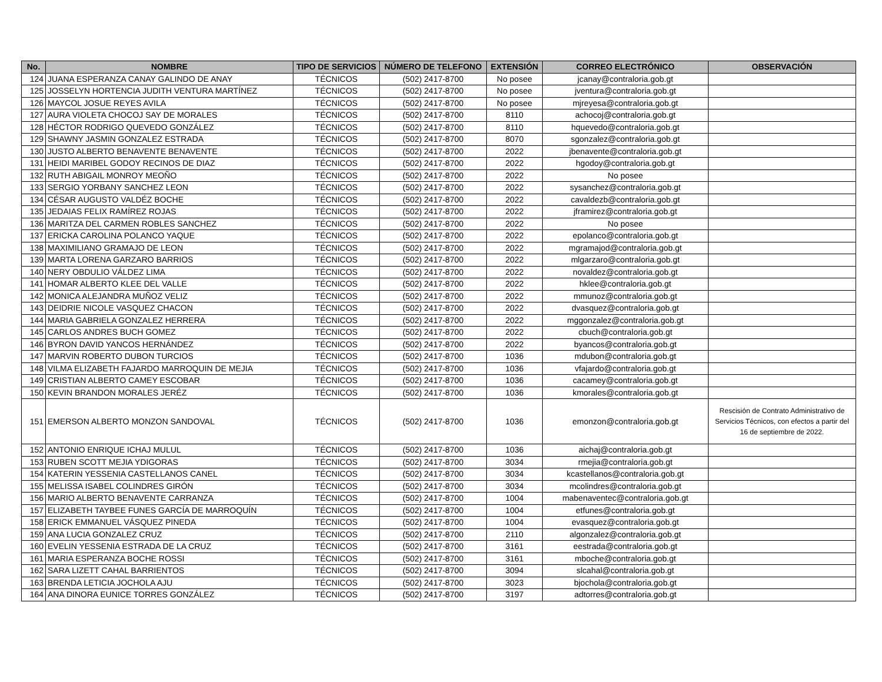| No. | NOMBRE | TIPO DE SERVICIOS | NÚMERO DE TELEFONO | EXTENSIÓN | CORREO ELECTRÓNICO | OBSERVACIÓN |
| --- | --- | --- | --- | --- | --- | --- |
| 124 | JUANA ESPERANZA CANAY GALINDO DE ANAY | TÉCNICOS | (502) 2417-8700 | No posee | jcanay@contraloria.gob.gt | |
| 125 | JOSSELYN HORTENCIA JUDITH VENTURA MARTÍNEZ | TÉCNICOS | (502) 2417-8700 | No posee | jventura@contraloria.gob.gt | |
| 126 | MAYCOL JOSUE REYES AVILA | TÉCNICOS | (502) 2417-8700 | No posee | mjreyesa@contraloria.gob.gt | |
| 127 | AURA VIOLETA CHOCOJ SAY DE MORALES | TÉCNICOS | (502) 2417-8700 | 8110 | achocoj@contraloria.gob.gt | |
| 128 | HÉCTOR RODRIGO QUEVEDO GONZÁLEZ | TÉCNICOS | (502) 2417-8700 | 8110 | hquevedo@contraloria.gob.gt | |
| 129 | SHAWNY JASMIN GONZALEZ ESTRADA | TÉCNICOS | (502) 2417-8700 | 8070 | sgonzalez@contraloria.gob.gt | |
| 130 | JUSTO ALBERTO BENAVENTE BENAVENTE | TÉCNICOS | (502) 2417-8700 | 2022 | jbenavente@contraloria.gob.gt | |
| 131 | HEIDI MARIBEL GODOY RECINOS DE DIAZ | TÉCNICOS | (502) 2417-8700 | 2022 | hgodoy@contraloria.gob.gt | |
| 132 | RUTH ABIGAIL MONROY MEOÑO | TÉCNICOS | (502) 2417-8700 | 2022 | No posee | |
| 133 | SERGIO YORBANY SANCHEZ LEON | TÉCNICOS | (502) 2417-8700 | 2022 | sysanchez@contraloria.gob.gt | |
| 134 | CÉSAR AUGUSTO VALDÉZ BOCHE | TÉCNICOS | (502) 2417-8700 | 2022 | cavaldezb@contraloria.gob.gt | |
| 135 | JEDAIAS FELIX RAMÍREZ ROJAS | TÉCNICOS | (502) 2417-8700 | 2022 | jframirez@contraloria.gob.gt | |
| 136 | MARITZA DEL CARMEN ROBLES SANCHEZ | TÉCNICOS | (502) 2417-8700 | 2022 | No posee | |
| 137 | ERICKA CAROLINA POLANCO YAQUE | TÉCNICOS | (502) 2417-8700 | 2022 | epolanco@contraloria.gob.gt | |
| 138 | MAXIMILIANO GRAMAJO DE LEON | TÉCNICOS | (502) 2417-8700 | 2022 | mgramajod@contraloria.gob.gt | |
| 139 | MARTA LORENA GARZARO BARRIOS | TÉCNICOS | (502) 2417-8700 | 2022 | mlgarzaro@contraloria.gob.gt | |
| 140 | NERY OBDULIO VÁLDEZ LIMA | TÉCNICOS | (502) 2417-8700 | 2022 | novaldez@contraloria.gob.gt | |
| 141 | HOMAR ALBERTO KLEE DEL VALLE | TÉCNICOS | (502) 2417-8700 | 2022 | hklee@contraloria.gob.gt | |
| 142 | MONICA ALEJANDRA MUÑOZ VELIZ | TÉCNICOS | (502) 2417-8700 | 2022 | mmunoz@contraloria.gob.gt | |
| 143 | DEIDRIE NICOLE VASQUEZ CHACON | TÉCNICOS | (502) 2417-8700 | 2022 | dvasquez@contraloria.gob.gt | |
| 144 | MARIA GABRIELA GONZALEZ HERRERA | TÉCNICOS | (502) 2417-8700 | 2022 | mggonzalez@contraloria.gob.gt | |
| 145 | CARLOS ANDRES BUCH GOMEZ | TÉCNICOS | (502) 2417-8700 | 2022 | cbuch@contraloria.gob.gt | |
| 146 | BYRON DAVID YANCOS HERNÁNDEZ | TÉCNICOS | (502) 2417-8700 | 2022 | byancos@contraloria.gob.gt | |
| 147 | MARVIN ROBERTO DUBON TURCIOS | TÉCNICOS | (502) 2417-8700 | 1036 | mdubon@contraloria.gob.gt | |
| 148 | VILMA ELIZABETH FAJARDO MARROQUIN DE MEJIA | TÉCNICOS | (502) 2417-8700 | 1036 | vfajardo@contraloria.gob.gt | |
| 149 | CRISTIAN ALBERTO CAMEY ESCOBAR | TÉCNICOS | (502) 2417-8700 | 1036 | cacamey@contraloria.gob.gt | |
| 150 | KEVIN BRANDON MORALES JERÉZ | TÉCNICOS | (502) 2417-8700 | 1036 | kmorales@contraloria.gob.gt | |
| 151 | EMERSON ALBERTO MONZON SANDOVAL | TÉCNICOS | (502) 2417-8700 | 1036 | emonzon@contraloria.gob.gt | Rescisión de Contrato Administrativo de Servicios Técnicos, con efectos a partir del 16 de septiembre de 2022. |
| 152 | ANTONIO ENRIQUE ICHAJ MULUL | TÉCNICOS | (502) 2417-8700 | 1036 | aichaj@contraloria.gob.gt | |
| 153 | RUBEN SCOTT MEJIA YDIGORAS | TÉCNICOS | (502) 2417-8700 | 3034 | rmejia@contraloria.gob.gt | |
| 154 | KATERIN YESSENIA CASTELLANOS CANEL | TÉCNICOS | (502) 2417-8700 | 3034 | kcastellanos@contraloria.gob.gt | |
| 155 | MELISSA ISABEL COLINDRES GIRÓN | TÉCNICOS | (502) 2417-8700 | 3034 | mcolindres@contraloria.gob.gt | |
| 156 | MARIO ALBERTO BENAVENTE CARRANZA | TÉCNICOS | (502) 2417-8700 | 1004 | mabenaventec@contraloria.gob.gt | |
| 157 | ELIZABETH TAYBEE FUNES GARCÍA DE MARROQUÍN | TÉCNICOS | (502) 2417-8700 | 1004 | etfunes@contraloria.gob.gt | |
| 158 | ERICK EMMANUEL VÁSQUEZ PINEDA | TÉCNICOS | (502) 2417-8700 | 1004 | evasquez@contraloria.gob.gt | |
| 159 | ANA LUCIA GONZALEZ CRUZ | TÉCNICOS | (502) 2417-8700 | 2110 | algonzalez@contraloria.gob.gt | |
| 160 | EVELIN YESSENIA ESTRADA DE LA CRUZ | TÉCNICOS | (502) 2417-8700 | 3161 | eestrada@contraloria.gob.gt | |
| 161 | MARIA ESPERANZA BOCHE ROSSI | TÉCNICOS | (502) 2417-8700 | 3161 | mboche@contraloria.gob.gt | |
| 162 | SARA LIZETT CAHAL BARRIENTOS | TÉCNICOS | (502) 2417-8700 | 3094 | slcahal@contraloria.gob.gt | |
| 163 | BRENDA LETICIA JOCHOLA AJU | TÉCNICOS | (502) 2417-8700 | 3023 | bjochola@contraloria.gob.gt | |
| 164 | ANA DINORA EUNICE TORRES GONZÁLEZ | TÉCNICOS | (502) 2417-8700 | 3197 | adtorres@contraloria.gob.gt | |